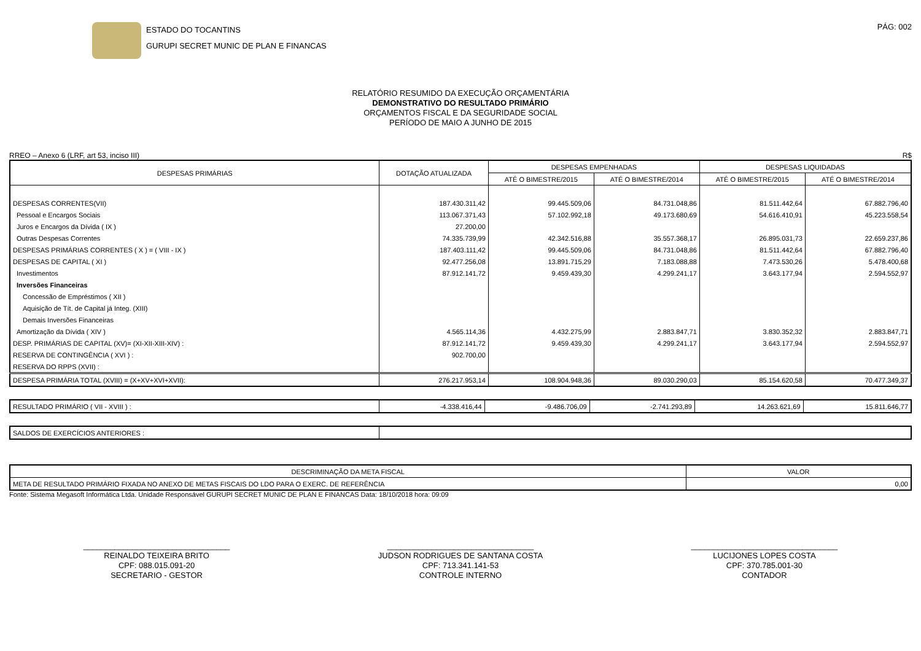ESTADO DO TOCANTINS
GURUPI SECRET MUNIC DE PLAN E FINANCAS
PÁG: 002
RELATÓRIO RESUMIDO DA EXECUÇÃO ORÇAMENTÁRIA
DEMONSTRATIVO DO RESULTADO PRIMÁRIO
ORÇAMENTOS FISCAL E DA SEGURIDADE SOCIAL
PERÍODO DE MAIO A JUNHO DE 2015
RREO – Anexo 6 (LRF, art 53, inciso III) R$
| DESPESAS PRIMÁRIAS | DOTAÇÃO ATUALIZADA | DESPESAS EMPENHADAS | | DESPESAS LIQUIDADAS | |
| --- | --- | --- | --- | --- | --- |
| | | ATÉ O BIMESTRE/2015 | ATÉ O BIMESTRE/2014 | ATÉ O BIMESTRE/2015 | ATÉ O BIMESTRE/2014 |
| DESPESAS CORRENTES(VII) | 187.430.311,42 | 99.445.509,06 | 84.731.048,86 | 81.511.442,64 | 67.882.796,40 |
| Pessoal e Encargos Sociais | 113.067.371,43 | 57.102.992,18 | 49.173.680,69 | 54.616.410,91 | 45.223.558,54 |
| Juros e Encargos da Dívida ( IX ) | 27.200,00 | | | | |
| Outras Despesas Correntes | 74.335.739,99 | 42.342.516,88 | 35.557.368,17 | 26.895.031,73 | 22.659.237,86 |
| DESPESAS PRIMÁRIAS CORRENTES ( X ) = ( VIII - IX ) | 187.403.111,42 | 99.445.509,06 | 84.731.048,86 | 81.511.442,64 | 67.882.796,40 |
| DESPESAS DE CAPITAL ( XI ) | 92.477.256,08 | 13.891.715,29 | 7.183.088,88 | 7.473.530,26 | 5.478.400,68 |
| Investimentos | 87.912.141,72 | 9.459.439,30 | 4.299.241,17 | 3.643.177,94 | 2.594.552,97 |
| Inversões Financeiras | | | | | |
| Concessão de Empréstimos ( XII ) | | | | | |
| Aquisição de Tít. de Capital já Integ. (XIII) | | | | | |
| Demais Inversões Financeiras | | | | | |
| Amortização da Dívida ( XIV ) | 4.565.114,36 | 4.432.275,99 | 2.883.847,71 | 3.830.352,32 | 2.883.847,71 |
| DESP. PRIMÁRIAS DE CAPITAL (XV)= (XI-XII-XIII-XIV) : | 87.912.141,72 | 9.459.439,30 | 4.299.241,17 | 3.643.177,94 | 2.594.552,97 |
| RESERVA DE CONTINGÊNCIA ( XVI ) : | 902.700,00 | | | | |
| RESERVA DO RPPS (XVII) : | | | | | |
| DESPESA PRIMÁRIA TOTAL (XVIII) = (X+XV+XVI+XVII): | 276.217.953,14 | 108.904.948,36 | 89.030.290,03 | 85.154.620,58 | 70.477.349,37 |
| RESULTADO PRIMÁRIO ( VII - XVIII ) : | -4.338.416,44 | -9.486.706,09 | -2.741.293,89 | 14.263.621,69 | 15.811.646,77 |
| SALDOS DE EXERCÍCIOS ANTERIORES : | |
| DESCRIMINAÇÃO DA META FISCAL | VALOR |
| META DE RESULTADO PRIMÁRIO FIXADA NO ANEXO DE METAS FISCAIS DO LDO PARA O EXERC. DE REFERÊNCIA | 0,00 |
Fonte: Sistema Megasoft Informática Ltda. Unidade Responsável GURUPI SECRET MUNIC DE PLAN E FINANCAS Data: 18/10/2018 hora: 09:09
_________________________________
REINALDO TEIXEIRA BRITO
CPF: 088.015.091-20
SECRETARIO - GESTOR
_________________________________
JUDSON RODRIGUES DE SANTANA COSTA
CPF: 713.341.141-53
CONTROLE INTERNO
_________________________________
LUCIJONES LOPES COSTA
CPF: 370.785.001-30
CONTADOR